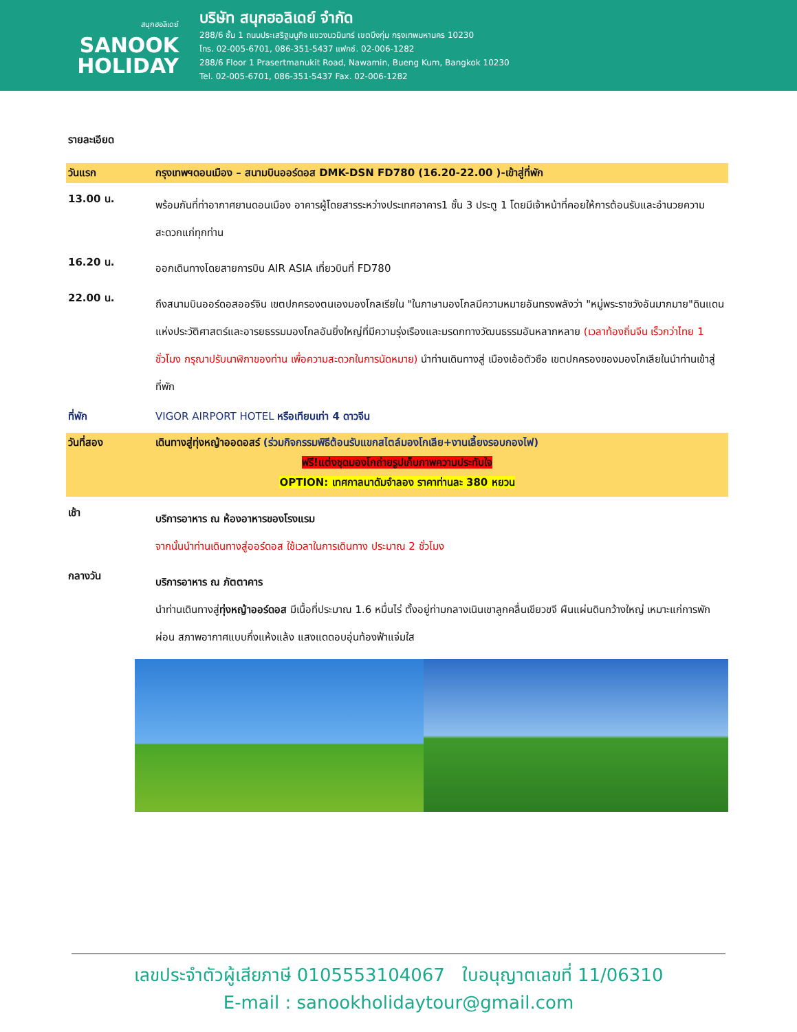สนุกฮอลิเดย์
SANOOK
HOLIDAY
บริษัท สนุกฮอลิเดย์ จำกัด
288/6 ชั้น 1 ถนนประเสริฐมนูกิจ แขวงนวมินทร์ เขตบึงกุ่ม กรุงเทพมหานคร 10230
โทร. 02-005-6701, 086-351-5437 แฟกซ์. 02-006-1282
288/6 Floor 1 Prasertmanukit Road, Nawamin, Bueng Kum, Bangkok 10230
Tel. 02-005-6701, 086-351-5437 Fax. 02-006-1282
รายละเอียด
วันแรก กรุงเทพฯดอนเมือง – สนามบินออร์ดอส DMK-DSN FD780 (16.20-22.00 )-เข้าสู่ที่พัก
13.00 น.
พร้อมกันที่ท่าอากาศยานดอนเมือง อาคารผู้โดยสารระหว่างประเทศอาคาร1 ชั้น 3 ประตู 1 โดยมีเจ้าหน้าที่คอยให้การต้อนรับและอำนวยความสะดวกแก่ทุกท่าน
16.20 น.
ออกเดินทางโดยสายการบิน AIR ASIA เที่ยวบินที่ FD780
22.00 น.
ถึงสนามบินออร์ดอสออร์จิน เขตปกครองตนเองมองโกลเรียใน "ในภาษามองโกลมีความหมายอันทรงพลังว่า "หมู่พระราชวังอันมากมาย"ดินแดนแห่งประวัติศาสตร์และอารยธรรมมองโกลอันยิ่งใหญ่ที่มีความรุ่งเรืองและมรดกทางวัฒนธรรมอันหลากหลาย (เวลาท้องถิ่นจีน เร็วกว่าไทย 1 ชั่วโมง กรุณาปรับนาฬิกาของท่าน เพื่อความสะดวกในการนัดหมาย) นำท่านเดินทางสู่ เมืองเอ้อตัวซือ เขตปกครองของมองโกเลียในนำท่านเข้าสู่ที่พัก
ที่พัก VIGOR AIRPORT HOTEL หรือเทียบเท่า 4 ดาวจีน
วันที่สอง เดินทางสู่ทุ่งหญ้าออดอสร์ (ร่วมกิจกรรมพิธีต้อนรับแขกสไตล์มองโกเลีย+งานเลี้ยงรอบกองไฟ)
ฟรี!แต่งชุดมองโกถ่ายรูปเก็บภาพความประทับใจ
OPTION: เทศกาลนาดัมจำลอง ราคาท่านละ 380 หยวน
เช้า
บริการอาหาร ณ ห้องอาหารของโรงแรม
จากนั้นนำท่านเดินทางสู่ออร์ดอส ใช้เวลาในการเดินทาง ประมาณ 2 ชั่วโมง
กลางวัน
บริการอาหาร ณ ภัตตาคาร
นำท่านเดินทางสู่ทุ่งหญ้าออร์ดอส มีเนื้อที่ประมาณ 1.6 หมื่นไร่ ตั้งอยู่ท่ามกลางเนินเขาลูกคลื่นเขียวขจี ผืนแผ่นดินกว้างใหญ่ เหมาะแก่การพักผ่อน สภาพอากาศแบบกึ่งแห้งแล้ง แสงแดดอบอุ่นท้องฟ้าแจ่มใส
เลขประจำตัวผู้เสียภาษี 0105553104067 ใบอนุญาตเลขที่ 11/06310
E-mail : sanookholidaytour@gmail.com